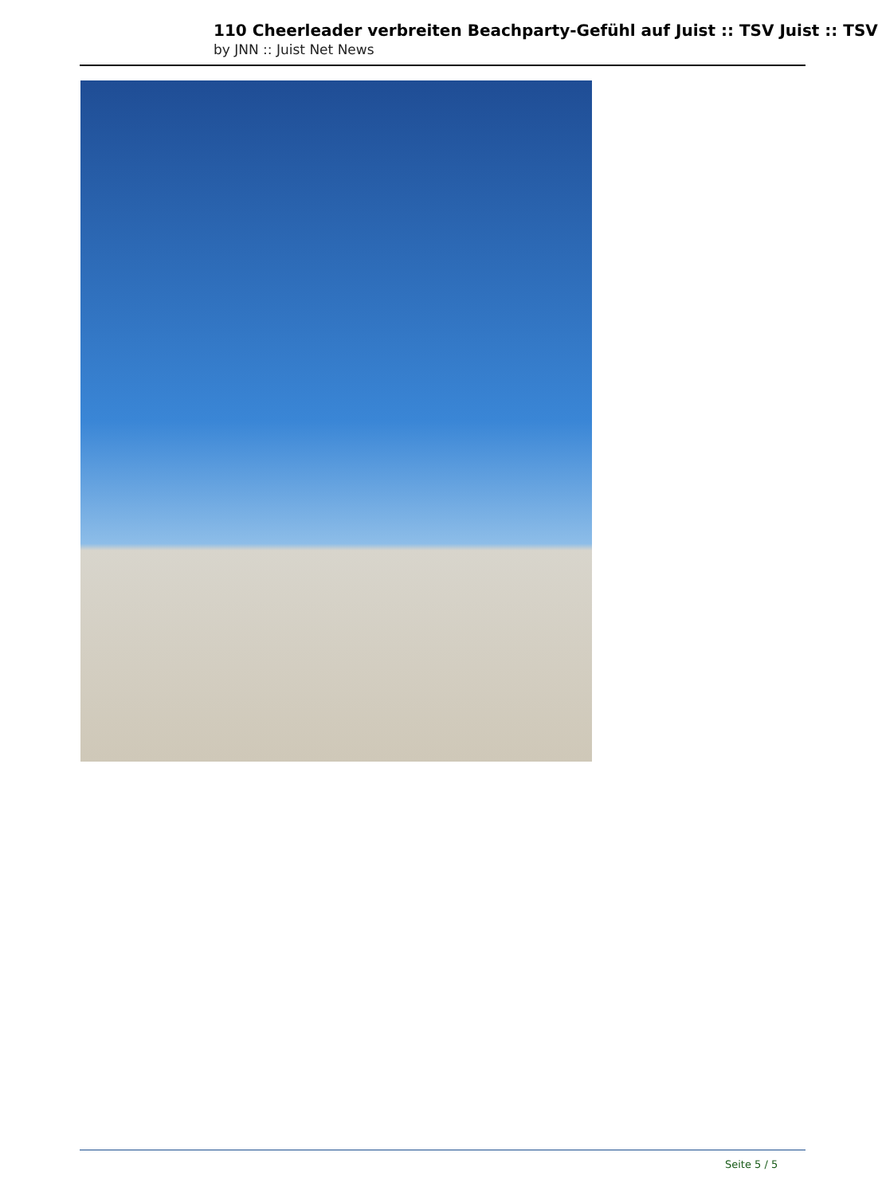110 Cheerleader verbreiten Beachparty-Gefühl auf Juist :: TSV Juist :: TSV
by JNN :: Juist Net News
Seite 5 / 5